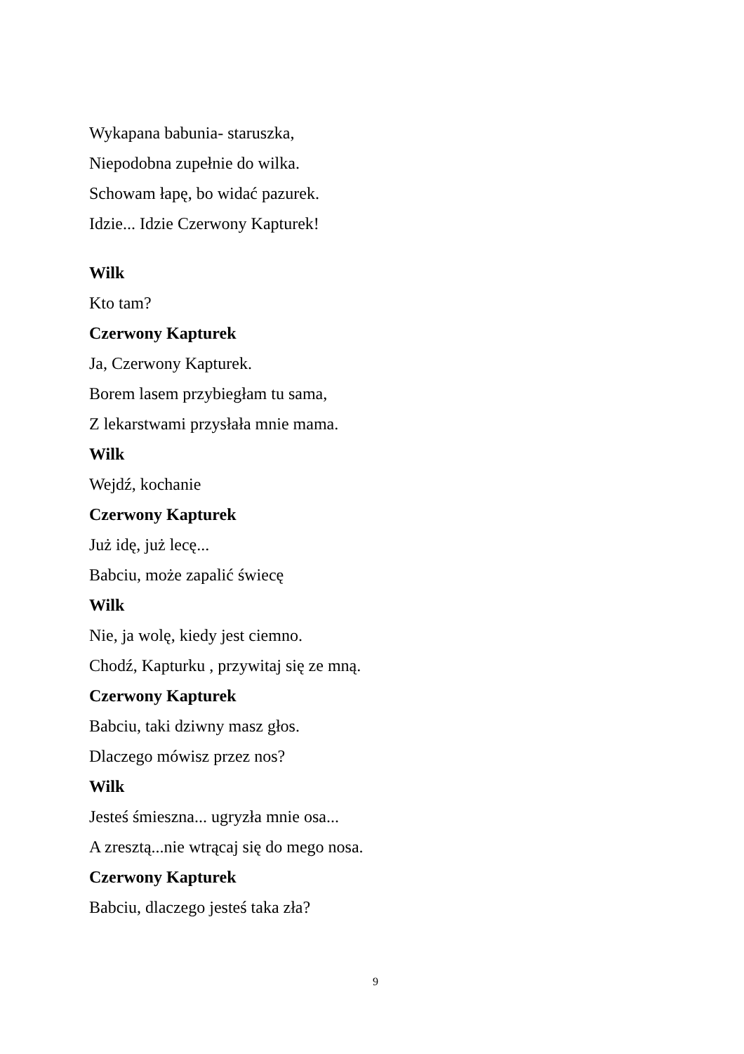Wykapana babunia- staruszka,
Niepodobna zupełnie do wilka.
Schowam łapę, bo widać pazurek.
Idzie... Idzie Czerwony Kapturek!
Wilk
Kto tam?
Czerwony Kapturek
Ja, Czerwony Kapturek.
Borem lasem przybiegłam tu sama,
Z lekarstwami przysłała mnie mama.
Wilk
Wejdź, kochanie
Czerwony Kapturek
Już idę, już lecę...
Babciu, może zapalić świecę
Wilk
Nie, ja wolę, kiedy jest ciemno.
Chodź, Kapturku , przywitaj się ze mną.
Czerwony Kapturek
Babciu, taki dziwny masz głos.
Dlaczego mówisz przez nos?
Wilk
Jesteś śmieszna... ugryzła mnie osa...
A zresztą...nie wtrącaj się do mego nosa.
Czerwony Kapturek
Babciu, dlaczego jesteś taka zła?
9